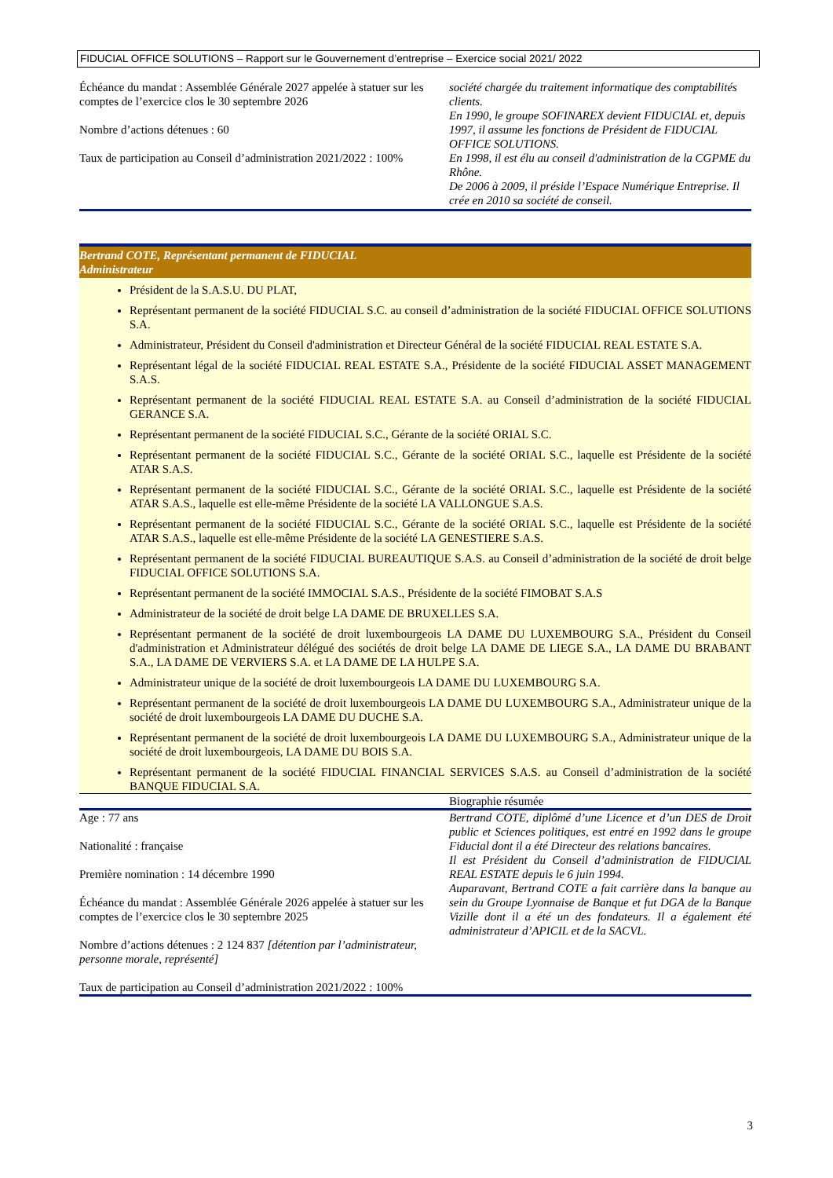FIDUCIAL OFFICE SOLUTIONS – Rapport sur le Gouvernement d’entreprise – Exercice social 2021/ 2022
Échéance du mandat : Assemblée Générale 2027 appelée à statuer sur les comptes de l’exercice clos le 30 septembre 2026
Nombre d’actions détenues : 60
Taux de participation au Conseil d’administration 2021/2022 : 100%
société chargée du traitement informatique des comptabilités clients.
En 1990, le groupe SOFINAREX devient FIDUCIAL et, depuis 1997, il assume les fonctions de Président de FIDUCIAL OFFICE SOLUTIONS.
En 1998, il est élu au conseil d'administration de la CGPME du Rhône.
De 2006 à 2009, il préside l’Espace Numérique Entreprise. Il crée en 2010 sa société de conseil.
Bertrand COTE, Représentant permanent de FIDUCIAL
Administrateur
Président de la S.A.S.U. DU PLAT,
Représentant permanent de la société FIDUCIAL S.C. au conseil d’administration de la société FIDUCIAL OFFICE SOLUTIONS S.A.
Administrateur, Président du Conseil d'administration et Directeur Général de la société FIDUCIAL REAL ESTATE S.A.
Représentant légal de la société FIDUCIAL REAL ESTATE S.A., Présidente de la société FIDUCIAL ASSET MANAGEMENT S.A.S.
Représentant permanent de la société FIDUCIAL REAL ESTATE S.A. au Conseil d’administration de la société FIDUCIAL GERANCE S.A.
Représentant permanent de la société FIDUCIAL S.C., Gérante de la société ORIAL S.C.
Représentant permanent de la société FIDUCIAL S.C., Gérante de la société ORIAL S.C., laquelle est Présidente de la société ATAR S.A.S.
Représentant permanent de la société FIDUCIAL S.C., Gérante de la société ORIAL S.C., laquelle est Présidente de la société ATAR S.A.S., laquelle est elle-même Présidente de la société LA VALLONGUE S.A.S.
Représentant permanent de la société FIDUCIAL S.C., Gérante de la société ORIAL S.C., laquelle est Présidente de la société ATAR S.A.S., laquelle est elle-même Présidente de la société LA GENESTIERE S.A.S.
Représentant permanent de la société FIDUCIAL BUREAUTIQUE S.A.S. au Conseil d’administration de la société de droit belge FIDUCIAL OFFICE SOLUTIONS S.A.
Représentant permanent de la société IMMOCIAL S.A.S., Présidente de la société FIMOBAT S.A.S
Administrateur de la société de droit belge LA DAME DE BRUXELLES S.A.
Représentant permanent de la société de droit luxembourgeois LA DAME DU LUXEMBOURG S.A., Président du Conseil d'administration et Administrateur délégué des sociétés de droit belge LA DAME DE LIEGE S.A., LA DAME DU BRABANT S.A., LA DAME DE VERVIERS S.A. et LA DAME DE LA HULPE S.A.
Administrateur unique de la société de droit luxembourgeois LA DAME DU LUXEMBOURG S.A.
Représentant permanent de la société de droit luxembourgeois LA DAME DU LUXEMBOURG S.A., Administrateur unique de la société de droit luxembourgeois LA DAME DU DUCHE S.A.
Représentant permanent de la société de droit luxembourgeois LA DAME DU LUXEMBOURG S.A., Administrateur unique de la société de droit luxembourgeois, LA DAME DU BOIS S.A.
Représentant permanent de la société FIDUCIAL FINANCIAL SERVICES S.A.S. au Conseil d’administration de la société BANQUE FIDUCIAL S.A.
Biographie résumée
Age : 77 ans
Nationalité : française
Première nomination : 14 décembre 1990
Échéance du mandat : Assemblée Générale 2026 appelée à statuer sur les comptes de l’exercice clos le 30 septembre 2025
Nombre d’actions détenues : 2 124 837 [détention par l’administrateur, personne morale, représenté]
Taux de participation au Conseil d’administration 2021/2022 : 100%
Bertrand COTE, diplômé d’une Licence et d’un DES de Droit public et Sciences politiques, est entré en 1992 dans le groupe Fiducial dont il a été Directeur des relations bancaires.
Il est Président du Conseil d’administration de FIDUCIAL REAL ESTATE depuis le 6 juin 1994.
Auparavant, Bertrand COTE a fait carrière dans la banque au sein du Groupe Lyonnaise de Banque et fut DGA de la Banque Vizille dont il a été un des fondateurs. Il a également été administrateur d’APICIL et de la SACVL.
3